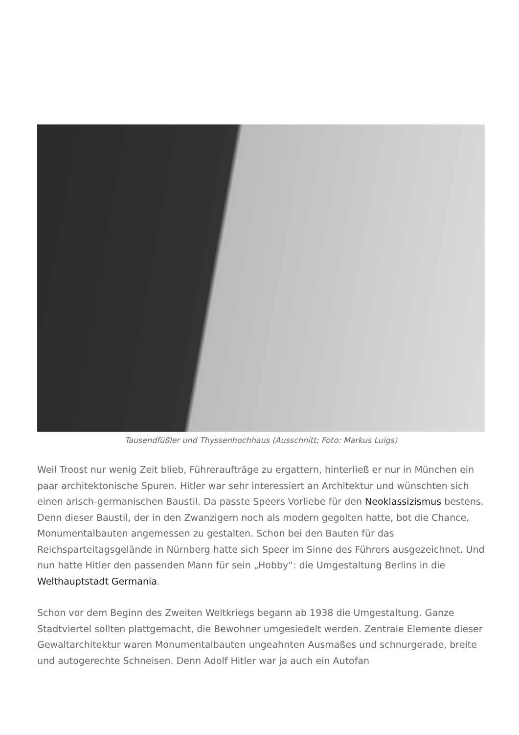Tausendfüßler und Thyssenhochhaus (Ausschnitt; Foto: Markus Luigs)
Weil Troost nur wenig Zeit blieb, Führeraufträge zu ergattern, hinterließ er nur in München ein paar architektonische Spuren. Hitler war sehr interessiert an Architektur und wünschten sich einen arisch-germanischen Baustil. Da passte Speers Vorliebe für den Neoklassizismus bestens. Denn dieser Baustil, der in den Zwanzigern noch als modern gegolten hatte, bot die Chance, Monumentalbauten angemessen zu gestalten. Schon bei den Bauten für das Reichsparteitagsgelände in Nürnberg hatte sich Speer im Sinne des Führers ausgezeichnet. Und nun hatte Hitler den passenden Mann für sein „Hobby“: die Umgestaltung Berlins in die Welthauptstadt Germania.
Schon vor dem Beginn des Zweiten Weltkriegs begann ab 1938 die Umgestaltung. Ganze Stadtviertel sollten plattgemacht, die Bewohner umgesiedelt werden. Zentrale Elemente dieser Gewaltarchitektur waren Monumentalbauten ungeahnten Ausmaßes und schnurgerade, breite und autogerechte Schneisen. Denn Adolf Hitler war ja auch ein Autofan